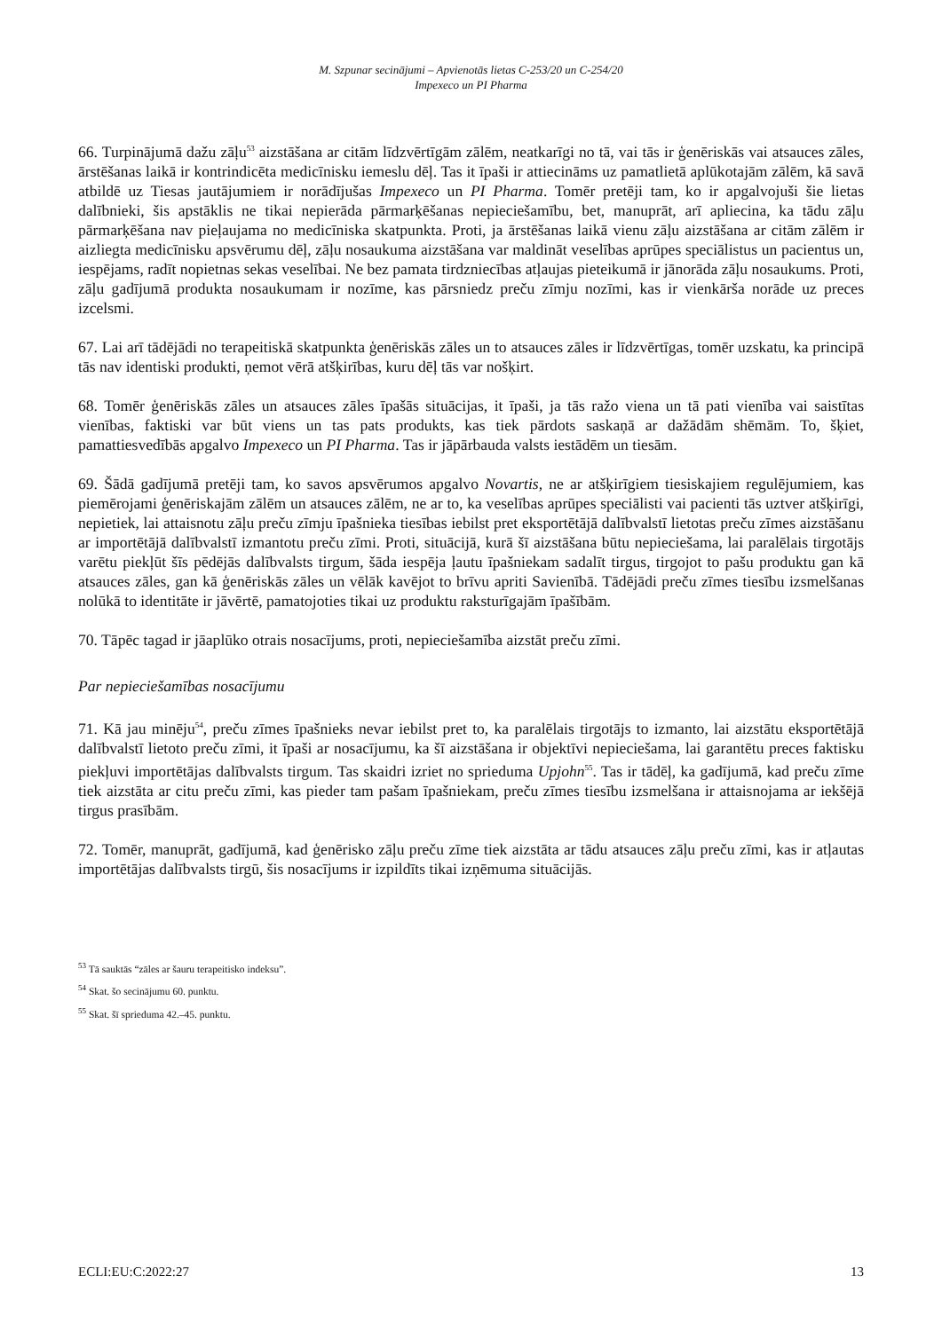M. Szpunar secinājumi – Apvienotās lietas C-253/20 un C-254/20
Impexeco un PI Pharma
66. Turpinājumā dažu zāļu<sup>53</sup> aizstāšana ar citām līdzvērtīgām zālēm, neatkarīgi no tā, vai tās ir ģenēriskās vai atsauces zāles, ārstēšanas laikā ir kontrindicēta medicīnisku iemeslu dēļ. Tas it īpaši ir attiecināms uz pamatlietā aplūkotajām zālēm, kā savā atbildē uz Tiesas jautājumiem ir norādījušas Impexeco un PI Pharma. Tomēr pretēji tam, ko ir apgalvojuši šie lietas dalībnieki, šis apstāklis ne tikai nepierāda pārmarķēšanas nepieciešamību, bet, manuprāt, arī apliecina, ka tādu zāļu pārmarķēšana nav pieļaujama no medicīniska skatpunkta. Proti, ja ārstēšanas laikā vienu zāļu aizstāšana ar citām zālēm ir aizliegta medicīnisku apsvērumu dēļ, zāļu nosaukuma aizstāšana var maldināt veselības aprūpes speciālistus un pacientus un, iespējams, radīt nopietnas sekas veselībai. Ne bez pamata tirdzniecības atļaujas pieteikumā ir jānorāda zāļu nosaukums. Proti, zāļu gadījumā produkta nosaukumam ir nozīme, kas pārsniedz preču zīmju nozīmi, kas ir vienkārša norāde uz preces izcelsmi.
67. Lai arī tādējādi no terapeitiskā skatpunkta ģenēriskās zāles un to atsauces zāles ir līdzvērtīgas, tomēr uzskatu, ka principā tās nav identiski produkti, ņemot vērā atšķirības, kuru dēļ tās var nošķirt.
68. Tomēr ģenēriskās zāles un atsauces zāles īpašās situācijas, it īpaši, ja tās ražo viena un tā pati vienība vai saistītas vienības, faktiski var būt viens un tas pats produkts, kas tiek pārdots saskaņā ar dažādām shēmām. To, šķiet, pamattiesvedībās apgalvo Impexeco un PI Pharma. Tas ir jāpārbauda valsts iestādēm un tiesām.
69. Šādā gadījumā pretēji tam, ko savos apsvērumos apgalvo Novartis, ne ar atšķirīgiem tiesiskajiem regulējumiem, kas piemērojami ģenēriskajām zālēm un atsauces zālēm, ne ar to, ka veselības aprūpes speciālisti vai pacienti tās uztver atšķirīgi, nepietiek, lai attaisnotu zāļu preču zīmju īpašnieka tiesības iebilst pret eksportētājā dalībvalstī lietotas preču zīmes aizstāšanu ar importētājā dalībvalstī izmantotu preču zīmi. Proti, situācijā, kurā šī aizstāšana būtu nepieciešama, lai paralēlais tirgotājs varētu piekļūt šīs pēdējās dalībvalsts tirgum, šāda iespēja ļautu īpašniekam sadalīt tirgus, tirgojot to pašu produktu gan kā atsauces zāles, gan kā ģenēriskās zāles un vēlāk kavējot to brīvu apriti Savienībā. Tādējādi preču zīmes tiesību izsmelšanas nolūkā to identitāte ir jāvērtē, pamatojoties tikai uz produktu raksturīgajām īpašībām.
70. Tāpēc tagad ir jāaplūko otrais nosacījums, proti, nepieciešamība aizstāt preču zīmi.
Par nepieciešamības nosacījumu
71. Kā jau minēju<sup>54</sup>, preču zīmes īpašnieks nevar iebilst pret to, ka paralēlais tirgotājs to izmanto, lai aizstātu eksportētājā dalībvalstī lietoto preču zīmi, it īpaši ar nosacījumu, ka šī aizstāšana ir objektīvi nepieciešama, lai garantētu preces faktisku piekļuvi importētājas dalībvalsts tirgum. Tas skaidri izriet no sprieduma Upjohn<sup>55</sup>. Tas ir tādēļ, ka gadījumā, kad preču zīme tiek aizstāta ar citu preču zīmi, kas pieder tam pašam īpašniekam, preču zīmes tiesību izsmelšana ir attaisnojama ar iekšējā tirgus prasībām.
72. Tomēr, manuprāt, gadījumā, kad ģenērisko zāļu preču zīme tiek aizstāta ar tādu atsauces zāļu preču zīmi, kas ir atļautas importētājas dalībvalsts tirgū, šis nosacījums ir izpildīts tikai izņēmuma situācijās.
<sup>53</sup> Tā sauktās “zāles ar šauru terapeitisko indeksu”.
<sup>54</sup> Skat. šo secinājumu 60. punktu.
<sup>55</sup> Skat. šī sprieduma 42.–45. punktu.
ECLI:EU:C:2022:27 13